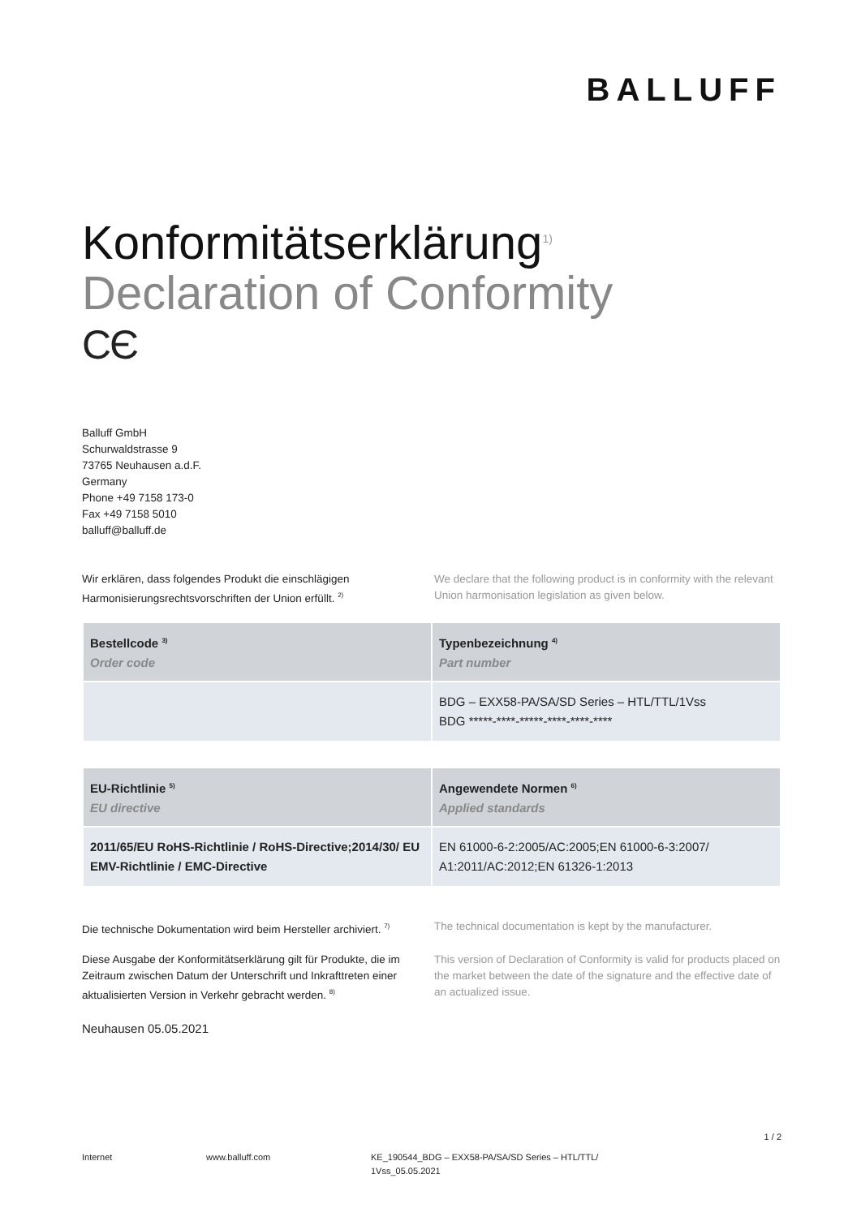BALLUFF
Konformitätserklärung<sup>1)</sup>
Declaration of Conformity
CЄ
Balluff GmbH
Schurwaldstrasse 9
73765 Neuhausen a.d.F.
Germany
Phone +49 7158 173-0
Fax +49 7158 5010
balluff@balluff.de
Wir erklären, dass folgendes Produkt die einschlägigen Harmonisierungsrechtsvorschriften der Union erfüllt. <sup>2)</sup>
We declare that the following product is in conformity with the relevant Union harmonisation legislation as given below.
| Bestellcode <sup>3)</sup> Order code | Typenbezeichnung <sup>4)</sup> Part number |
| --- | --- |
| | BDG – EXX58-PA/SA/SD Series – HTL/TTL/1Vss BDG *****-****-*****-****-****-**** |
| EU-Richtlinie <sup>5)</sup> EU directive | Angewendete Normen <sup>6)</sup> Applied standards |
| --- | --- |
| 2011/65/EU RoHS-Richtlinie / RoHS-Directive;2014/30/ EU EMV-Richtlinie / EMC-Directive | EN 61000-6-2:2005/AC:2005;EN 61000-6-3:2007/ A1:2011/AC:2012;EN 61326-1:2013 |
Die technische Dokumentation wird beim Hersteller archiviert. <sup>7)</sup>
The technical documentation is kept by the manufacturer.
Diese Ausgabe der Konformitätserklärung gilt für Produkte, die im Zeitraum zwischen Datum der Unterschrift und Inkrafttreten einer aktualisierten Version in Verkehr gebracht werden. <sup>8)</sup>
This version of Declaration of Conformity is valid for products placed on the market between the date of the signature and the effective date of an actualized issue.
Neuhausen 05.05.2021
1 / 2
Internet www.balluff.com KE_190544_BDG – EXX58-PA/SA/SD Series – HTL/TTL/ 1Vss_05.05.2021